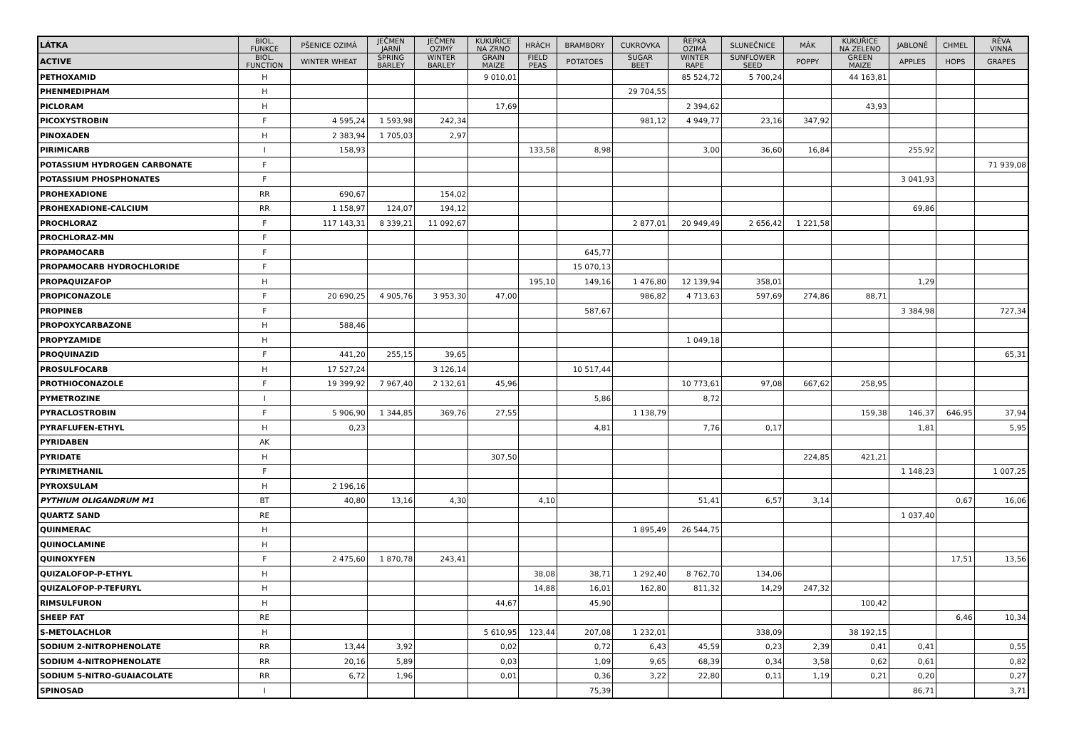| LÁTKA | BIOL. FUNKCE | PŠENICE OZIMÁ | JEČMEN JARNÍ | JEČMEN OZIMÝ | KUKUŘICE NA ZRNO | HRÁCH | BRAMBORY | CUKROVKA | ŘEPKA OZIMÁ | SLUNEČNICE | MÁK | KUKUŘICE NA ZELENO | JABLONĚ | CHMEL | RÉVA VINNÁ |
| --- | --- | --- | --- | --- | --- | --- | --- | --- | --- | --- | --- | --- | --- | --- | --- |
| ACTIVE | BIOL. FUNCTION | WINTER WHEAT | SPRING BARLEY | WINTER BARLEY | GRAIN MAIZE | FIELD PEAS | POTATOES | SUGAR BEET | WINTER RAPE | SUNFLOWER SEED | POPPY | GREEN MAIZE | APPLES | HOPS | GRAPES |
| PETHOXAMID | H | | | | 9 010,01 | | | | 85 524,72 | 5 700,24 | | 44 163,81 | | | |
| PHENMEDIPHAM | H | | | | | | | 29 704,55 | | | | | | | |
| PICLORAM | H | | | | 17,69 | | | | 2 394,62 | | | 43,93 | | | |
| PICOXYSTROBIN | F | 4 595,24 | 1 593,98 | 242,34 | | | | 981,12 | 4 949,77 | 23,16 | 347,92 | | | | |
| PINOXADEN | H | 2 383,94 | 1 705,03 | 2,97 | | | | | | | | | | | |
| PIRIMICARB | I | 158,93 | | | | 133,58 | 8,98 | | 3,00 | 36,60 | 16,84 | | 255,92 | | |
| POTASSIUM HYDROGEN CARBONATE | F | | | | | | | | | | | | | | 71 939,08 |
| POTASSIUM PHOSPHONATES | F | | | | | | | | | | | | 3 041,93 | | |
| PROHEXADIONE | RR | 690,67 | | 154,02 | | | | | | | | | | | |
| PROHEXADIONE-CALCIUM | RR | 1 158,97 | 124,07 | 194,12 | | | | | | | | | 69,86 | | |
| PROCHLORAZ | F | 117 143,31 | 8 339,21 | 11 092,67 | | | | 2 877,01 | 20 949,49 | 2 656,42 | 1 221,58 | | | | |
| PROCHLORAZ-MN | F | | | | | | | | | | | | | | |
| PROPAMOCARB | F | | | | | | 645,77 | | | | | | | | |
| PROPAMOCARB HYDROCHLORIDE | F | | | | | | 15 070,13 | | | | | | | | |
| PROPAQUIZAFOP | H | | | | | 195,10 | 149,16 | 1 476,80 | 12 139,94 | 358,01 | | | 1,29 | | |
| PROPICONAZOLE | F | 20 690,25 | 4 905,76 | 3 953,30 | 47,00 | | | 986,82 | 4 713,63 | 597,69 | 274,86 | 88,71 | | | |
| PROPINEB | F | | | | | | 587,67 | | | | | | 3 384,98 | | 727,34 |
| PROPOXYCARBAZONE | H | 588,46 | | | | | | | | | | | | | |
| PROPYZAMIDE | H | | | | | | | | 1 049,18 | | | | | | |
| PROQUINAZID | F | 441,20 | 255,15 | 39,65 | | | | | | | | | | | 65,31 |
| PROSULFOCARB | H | 17 527,24 | | 3 126,14 | | | 10 517,44 | | | | | | | | |
| PROTHIOCONAZOLE | F | 19 399,92 | 7 967,40 | 2 132,61 | 45,96 | | | | 10 773,61 | 97,08 | 667,62 | 258,95 | | | |
| PYMETROZINE | I | | | | | | 5,86 | | 8,72 | | | | | | |
| PYRACLOSTROBIN | F | 5 906,90 | 1 344,85 | 369,76 | 27,55 | | | 1 138,79 | | | | 159,38 | 146,37 | 646,95 | 37,94 |
| PYRAFLUFEN-ETHYL | H | 0,23 | | | | | 4,81 | | 7,76 | 0,17 | | | 1,81 | | 5,95 |
| PYRIDABEN | AK | | | | | | | | | | | | | | |
| PYRIDATE | H | | | | 307,50 | | | | | | 224,85 | 421,21 | | | |
| PYRIMETHANIL | F | | | | | | | | | | | | 1 148,23 | | 1 007,25 |
| PYROXSULAM | H | 2 196,16 | | | | | | | | | | | | | |
| PYTHIUM OLIGANDRUM M1 | BT | 40,80 | 13,16 | 4,30 | | 4,10 | | | 51,41 | 6,57 | 3,14 | | | 0,67 | 16,06 |
| QUARTZ SAND | RE | | | | | | | | | | | | 1 037,40 | | |
| QUINMERAC | H | | | | | | | 1 895,49 | 26 544,75 | | | | | | |
| QUINOCLAMINE | H | | | | | | | | | | | | | | |
| QUINOXYFEN | F | 2 475,60 | 1 870,78 | 243,41 | | | | | | | | | | 17,51 | 13,56 |
| QUIZALOFOP-P-ETHYL | H | | | | | 38,08 | 38,71 | 1 292,40 | 8 762,70 | 134,06 | | | | | |
| QUIZALOFOP-P-TEFURYL | H | | | | | 14,88 | 16,01 | 162,80 | 811,32 | 14,29 | 247,32 | | | | |
| RIMSULFURON | H | | | | 44,67 | | 45,90 | | | | | 100,42 | | | |
| SHEEP FAT | RE | | | | | | | | | | | | | 6,46 | 10,34 |
| S-METOLACHLOR | H | | | | 5 610,95 | 123,44 | 207,08 | 1 232,01 | | 338,09 | | 38 192,15 | | | |
| SODIUM 2-NITROPHENOLATE | RR | 13,44 | 3,92 | | 0,02 | | 0,72 | 6,43 | 45,59 | 0,23 | 2,39 | 0,41 | 0,41 | | 0,55 |
| SODIUM 4-NITROPHENOLATE | RR | 20,16 | 5,89 | | 0,03 | | 1,09 | 9,65 | 68,39 | 0,34 | 3,58 | 0,62 | 0,61 | | 0,82 |
| SODIUM 5-NITRO-GUAIACOLATE | RR | 6,72 | 1,96 | | 0,01 | | 0,36 | 3,22 | 22,80 | 0,11 | 1,19 | 0,21 | 0,20 | | 0,27 |
| SPINOSAD | I | | | | | | 75,39 | | | | | | 86,71 | | 3,71 |